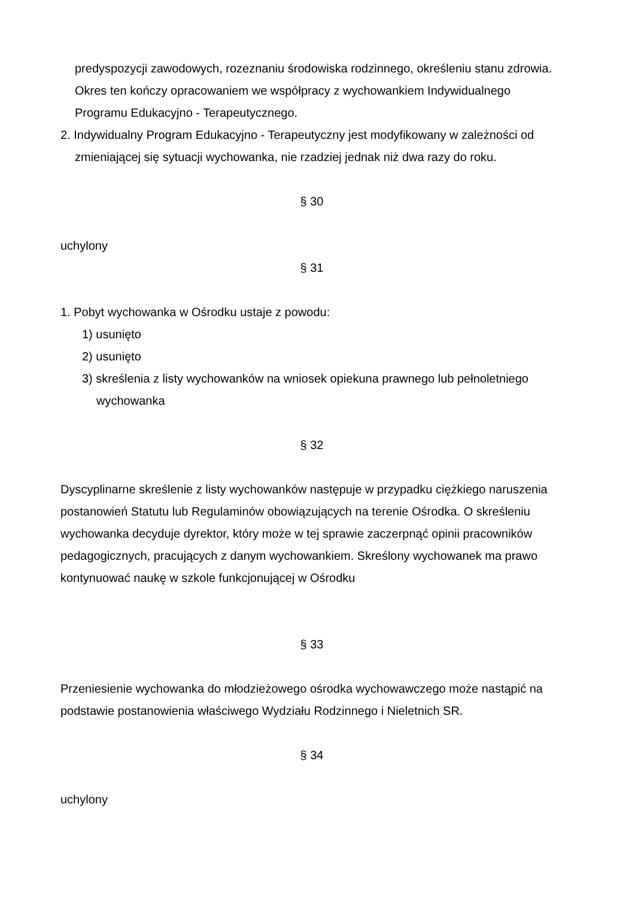predyspozycji zawodowych, rozeznaniu środowiska rodzinnego, określeniu stanu zdrowia. Okres ten kończy opracowaniem we współpracy z wychowankiem Indywidualnego Programu Edukacyjno - Terapeutycznego.
2. Indywidualny Program Edukacyjno - Terapeutyczny jest modyfikowany w zależności od zmieniającej się sytuacji wychowanka, nie rzadziej jednak niż dwa razy do roku.
§ 30
uchylony
§ 31
1. Pobyt wychowanka w Ośrodku ustaje z powodu:
1) usunięto
2) usunięto
3) skreślenia z listy wychowanków na wniosek opiekuna prawnego lub pełnoletniego wychowanka
§ 32
Dyscyplinarne skreślenie z listy wychowanków następuje w przypadku ciężkiego naruszenia postanowień Statutu lub Regulaminów obowiązujących na terenie Ośrodka. O skreśleniu wychowanka decyduje dyrektor, który może w tej sprawie zaczerpnąć opinii pracowników pedagogicznych, pracujących z danym wychowankiem. Skreślony wychowanek ma prawo kontynuować naukę w szkole funkcjonującej w Ośrodku
§ 33
Przeniesienie wychowanka do młodzieżowego ośrodka wychowawczego może nastąpić na podstawie postanowienia właściwego Wydziału Rodzinnego i Nieletnich SR.
§ 34
uchylony